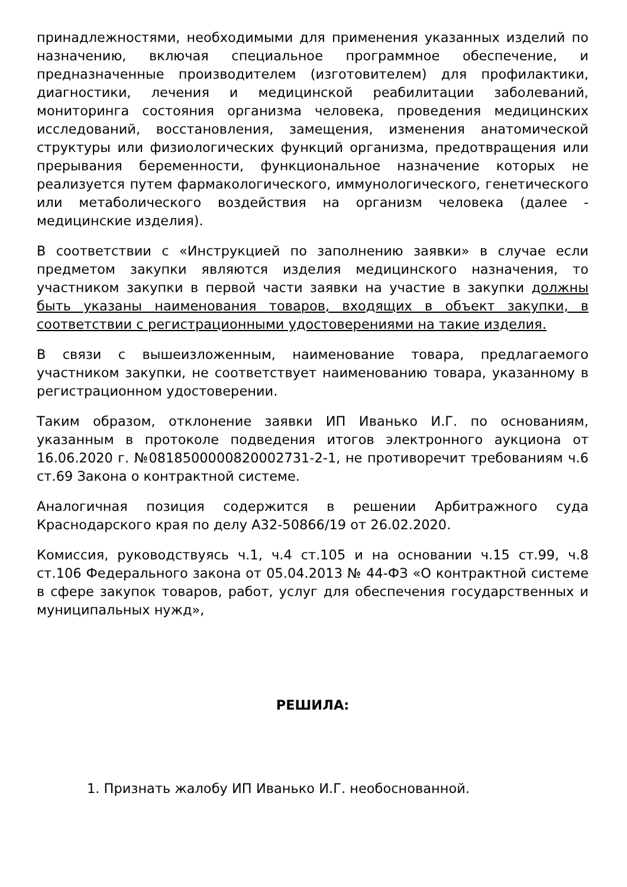принадлежностями, необходимыми для применения указанных изделий по назначению, включая специальное программное обеспечение, и предназначенные производителем (изготовителем) для профилактики, диагностики, лечения и медицинской реабилитации заболеваний, мониторинга состояния организма человека, проведения медицинских исследований, восстановления, замещения, изменения анатомической структуры или физиологических функций организма, предотвращения или прерывания беременности, функциональное назначение которых не реализуется путем фармакологического, иммунологического, генетического или метаболического воздействия на организм человека (далее - медицинские изделия).
В соответствии с «Инструкцией по заполнению заявки» в случае если предметом закупки являются изделия медицинского назначения, то участником закупки в первой части заявки на участие в закупки должны быть указаны наименования товаров, входящих в объект закупки, в соответствии с регистрационными удостоверениями на такие изделия.
В связи с вышеизложенным, наименование товара, предлагаемого участником закупки, не соответствует наименованию товара, указанному в регистрационном удостоверении.
Таким образом, отклонение заявки ИП Иванько И.Г. по основаниям, указанным в протоколе подведения итогов электронного аукциона от 16.06.2020 г. №0818500000820002731-2-1, не противоречит требованиям ч.6 ст.69 Закона о контрактной системе.
Аналогичная позиция содержится в решении Арбитражного суда Краснодарского края по делу А32-50866/19 от 26.02.2020.
Комиссия, руководствуясь ч.1, ч.4 ст.105 и на основании ч.15 ст.99, ч.8 ст.106 Федерального закона от 05.04.2013 № 44-ФЗ «О контрактной системе в сфере закупок товаров, работ, услуг для обеспечения государственных и муниципальных нужд»,
РЕШИЛА:
1. Признать жалобу ИП Иванько И.Г. необоснованной.